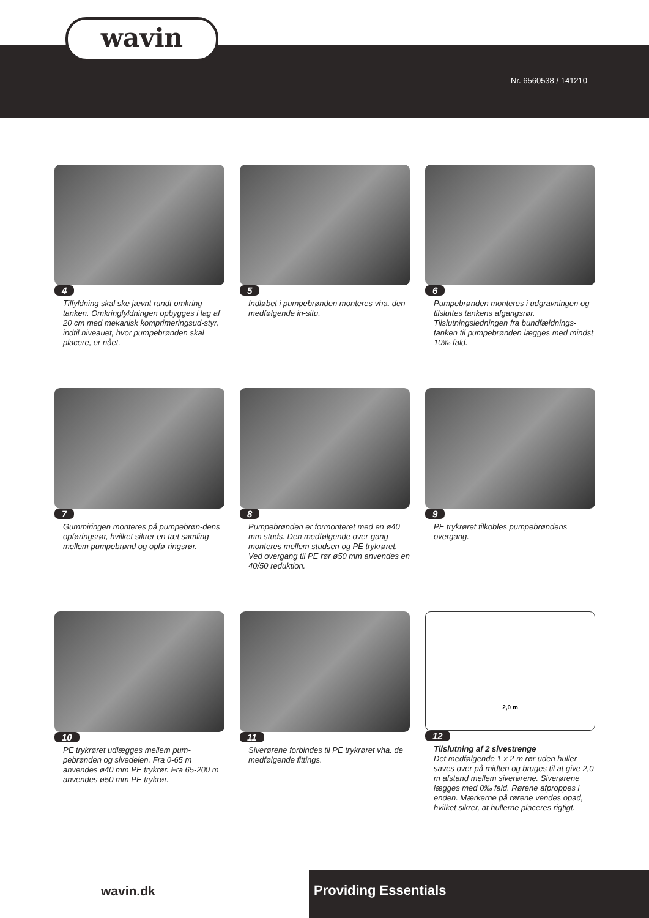wavin
Nr. 6560538 / 141210
4
Tilfyldning skal ske jævnt rundt omkring tanken. Omkringfyldningen opbygges i lag af 20 cm med mekanisk komprimeringsud-styr, indtil niveauet, hvor pumpebrønden skal placere, er nået.
5
Indløbet i pumpebrønden monteres vha. den medfølgende in-situ.
6
Pumpebrønden monteres i udgravningen og tilsluttes tankens afgangsrør. Tilslutningsledningen fra bundfældnings-tanken til pumpebrønden lægges med mindst 10‰ fald.
7
Gummiringen monteres på pumpebrøn-dens opføringsrør, hvilket sikrer en tæt samling mellem pumpebrønd og opfø-ringsrør.
8
Pumpebrønden er formonteret med en ø40 mm studs. Den medfølgende over-gang monteres mellem studsen og PE trykrøret. Ved overgang til PE rør ø50 mm anvendes en 40/50 reduktion.
9
PE trykrøret tilkobles pumpebrøndens overgang.
10
PE trykrøret udlægges mellem pum-pebrønden og sivedelen. Fra 0-65 m anvendes ø40 mm PE trykrør. Fra 65-200 m anvendes ø50 mm PE trykrør.
11
Siverørene forbindes til PE trykrøret vha. de medfølgende fittings.
2,0 m
12
Tilslutning af 2 sivestrenge
Det medfølgende 1 x 2 m rør uden huller saves over på midten og bruges til at give 2,0 m afstand mellem siverørene. Siverørene lægges med 0‰ fald. Rørene afproppes i enden. Mærkerne på rørene vendes opad, hvilket sikrer, at hullerne placeres rigtigt.
wavin.dk Providing Essentials